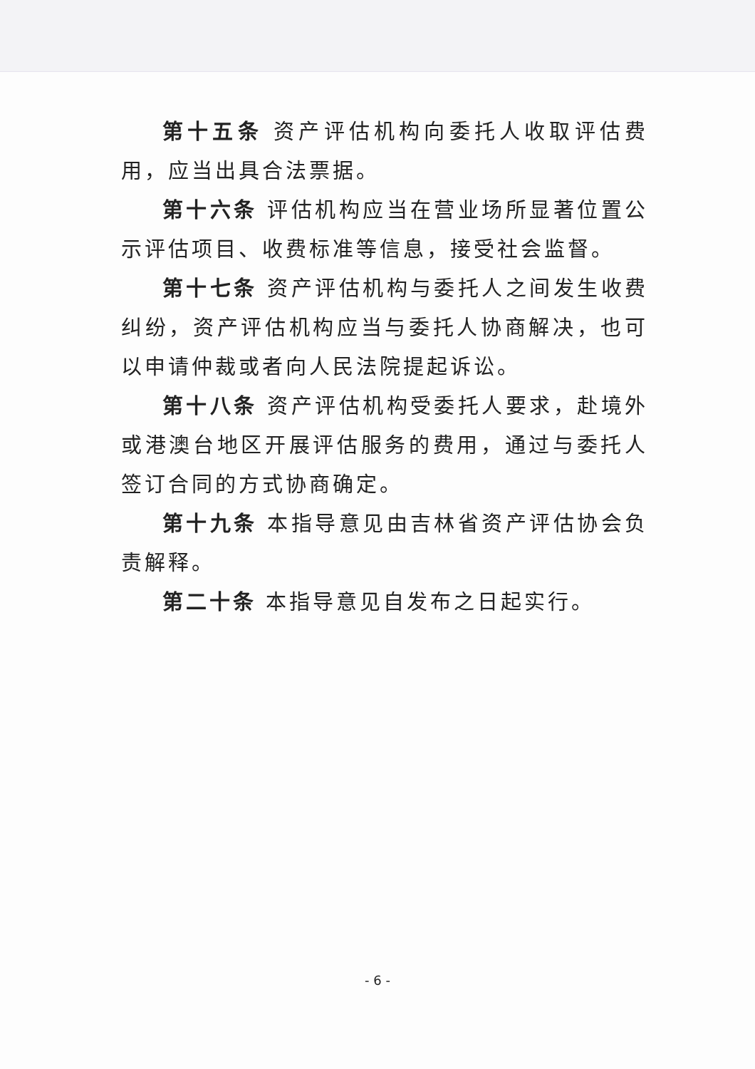第十五条 资产评估机构向委托人收取评估费用，应当出具合法票据。
第十六条 评估机构应当在营业场所显著位置公示评估项目、收费标准等信息，接受社会监督。
第十七条 资产评估机构与委托人之间发生收费纠纷，资产评估机构应当与委托人协商解决，也可以申请仲裁或者向人民法院提起诉讼。
第十八条 资产评估机构受委托人要求，赴境外或港澳台地区开展评估服务的费用，通过与委托人签订合同的方式协商确定。
第十九条 本指导意见由吉林省资产评估协会负责解释。
第二十条 本指导意见自发布之日起实行。
- 6 -